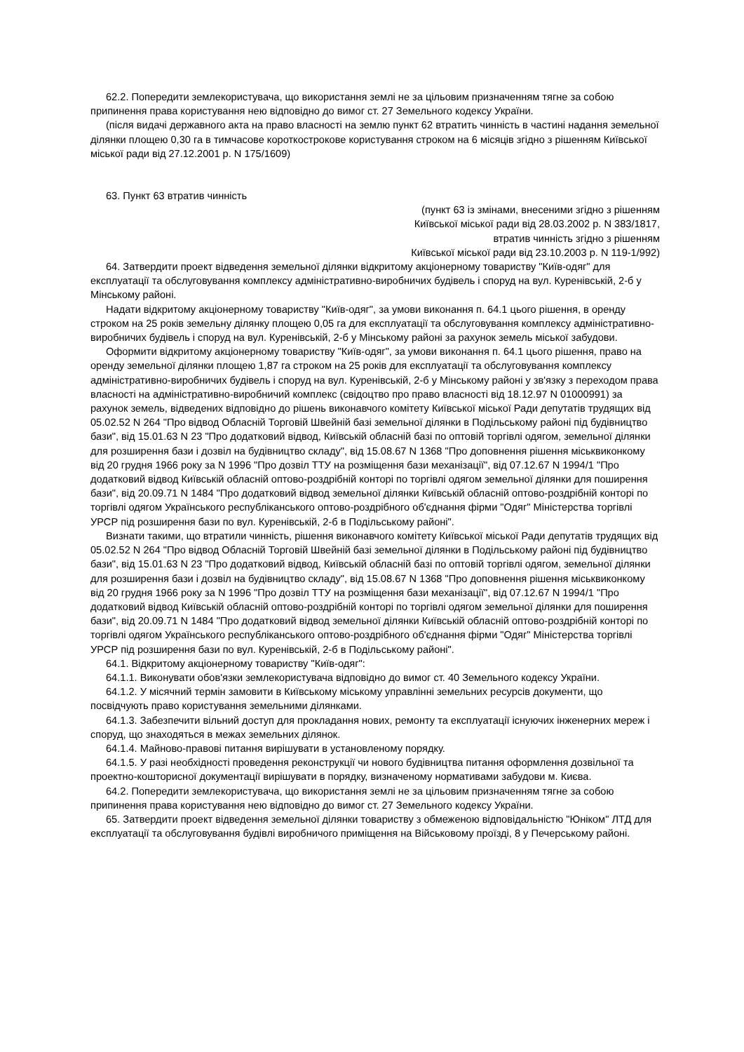62.2. Попередити землекористувача, що використання землі не за цільовим призначенням тягне за собою припинення права користування нею відповідно до вимог ст. 27 Земельного кодексу України.
(після видачі державного акта на право власності на землю пункт 62 втратить чинність в частині надання земельної ділянки площею 0,30 га в тимчасове короткострокове користування строком на 6 місяців згідно з рішенням Київської міської ради від 27.12.2001 р. N 175/1609)
63. Пункт 63 втратив чинність
(пункт 63 із змінами, внесеними згідно з рішенням
Київської міської ради від 28.03.2002 р. N 383/1817,
втратив чинність згідно з рішенням
Київської міської ради від 23.10.2003 р. N 119-1/992)
64. Затвердити проект відведення земельної ділянки відкритому акціонерному товариству "Київ-одяг" для експлуатації та обслуговування комплексу адміністративно-виробничих будівель і споруд на вул. Куренівській, 2-б у Мінському районі.
Надати відкритому акціонерному товариству "Київ-одяг", за умови виконання п. 64.1 цього рішення, в оренду строком на 25 років земельну ділянку площею 0,05 га для експлуатації та обслуговування комплексу адміністративно-виробничих будівель і споруд на вул. Куренівській, 2-б у Мінському районі за рахунок земель міської забудови.
Оформити відкритому акціонерному товариству "Київ-одяг", за умови виконання п. 64.1 цього рішення, право на оренду земельної ділянки площею 1,87 га строком на 25 років для експлуатації та обслуговування комплексу адміністративно-виробничих будівель і споруд на вул. Куренівській, 2-б у Мінському районі у зв'язку з переходом права власності на адміністративно-виробничий комплекс (свідоцтво про право власності від 18.12.97 N 01000991) за рахунок земель, відведених відповідно до рішень виконавчого комітету Київської міської Ради депутатів трудящих від 05.02.52 N 264 "Про відвод Обласній Торговій Швейній базі земельної ділянки в Подільському районі під будівництво бази", від 15.01.63 N 23 "Про додатковий відвод, Київській обласній базі по оптовій торгівлі одягом, земельної ділянки для розширення бази і дозвіл на будівництво складу", від 15.08.67 N 1368 "Про доповнення рішення міськвиконкому від 20 грудня 1966 року за N 1996 "Про дозвіл ТТУ на розміщення бази механізації", від 07.12.67 N 1994/1 "Про додатковий відвод Київській обласній оптово-роздрібній конторі по торгівлі одягом земельної ділянки для поширення бази", від 20.09.71 N 1484 "Про додатковий відвод земельної ділянки Київській обласній оптово-роздрібній конторі по торгівлі одягом Українського республіканського оптово-роздрібного об'єднання фірми "Одяг" Міністерства торгівлі УРСР під розширення бази по вул. Куренівській, 2-б в Подільському районі".
Визнати такими, що втратили чинність, рішення виконавчого комітету Київської міської Ради депутатів трудящих від 05.02.52 N 264 "Про відвод Обласній Торговій Швейній базі земельної ділянки в Подільському районі під будівництво бази", від 15.01.63 N 23 "Про додатковий відвод, Київській обласній базі по оптовій торгівлі одягом, земельної ділянки для розширення бази і дозвіл на будівництво складу", від 15.08.67 N 1368 "Про доповнення рішення міськвиконкому від 20 грудня 1966 року за N 1996 "Про дозвіл ТТУ на розміщення бази механізації", від 07.12.67 N 1994/1 "Про додатковий відвод Київській обласній оптово-роздрібній конторі по торгівлі одягом земельної ділянки для поширення бази", від 20.09.71 N 1484 "Про додатковий відвод земельної ділянки Київській обласній оптово-роздрібній конторі по торгівлі одягом Українського республіканського оптово-роздрібного об'єднання фірми "Одяг" Міністерства торгівлі УРСР під розширення бази по вул. Куренівській, 2-б в Подільському районі".
64.1. Відкритому акціонерному товариству "Київ-одяг":
64.1.1. Виконувати обов'язки землекористувача відповідно до вимог ст. 40 Земельного кодексу України.
64.1.2. У місячний термін замовити в Київському міському управлінні земельних ресурсів документи, що посвідчують право користування земельними ділянками.
64.1.3. Забезпечити вільний доступ для прокладання нових, ремонту та експлуатації існуючих інженерних мереж і споруд, що знаходяться в межах земельних ділянок.
64.1.4. Майново-правові питання вирішувати в установленому порядку.
64.1.5. У разі необхідності проведення реконструкції чи нового будівництва питання оформлення дозвільної та проектно-кошторисної документації вирішувати в порядку, визначеному нормативами забудови м. Києва.
64.2. Попередити землекористувача, що використання землі не за цільовим призначенням тягне за собою припинення права користування нею відповідно до вимог ст. 27 Земельного кодексу України.
65. Затвердити проект відведення земельної ділянки товариству з обмеженою відповідальністю "Юніком" ЛТД для експлуатації та обслуговування будівлі виробничого приміщення на Військовому проїзді, 8 у Печерському районі.